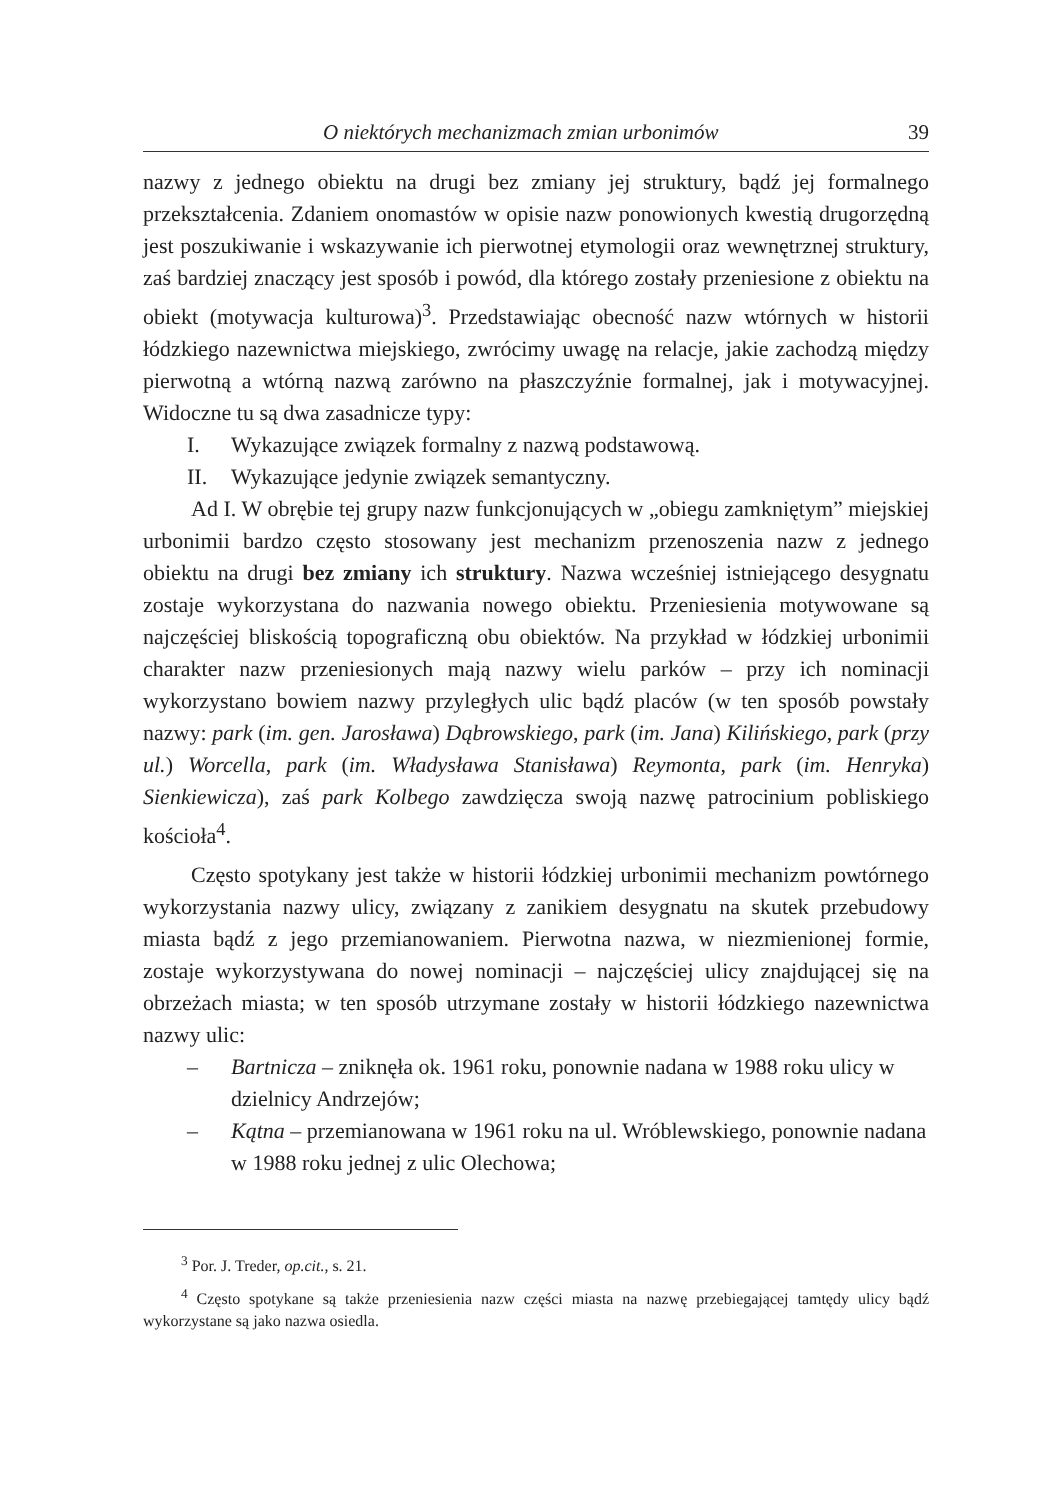O niektórych mechanizmach zmian urbonimów 39
nazwy z jednego obiektu na drugi bez zmiany jej struktury, bądź jej formalnego przekształcenia. Zdaniem onomastów w opisie nazw ponowionych kwestią drugorzędną jest poszukiwanie i wskazywanie ich pierwotnej etymologii oraz wewnętrznej struktury, zaś bardziej znaczący jest sposób i powód, dla którego zostały przeniesione z obiektu na obiekt (motywacja kulturowa)<sup>3</sup>. Przedstawiając obecność nazw wtórnych w historii łódzkiego nazewnictwa miejskiego, zwrócimy uwagę na relacje, jakie zachodzą między pierwotną a wtórną nazwą zarówno na płaszczyźnie formalnej, jak i motywacyjnej. Widoczne tu są dwa zasadnicze typy:
I. Wykazujące związek formalny z nazwą podstawową.
II. Wykazujące jedynie związek semantyczny.
Ad I. W obrębie tej grupy nazw funkcjonujących w „obiegu zamkniętym” miejskiej urbonimii bardzo często stosowany jest mechanizm przenoszenia nazw z jednego obiektu na drugi bez zmiany ich struktury. Nazwa wcześniej istniejącego desygnatu zostaje wykorzystana do nazwania nowego obiektu. Przeniesienia motywowane są najczęściej bliskością topograficzną obu obiektów. Na przykład w łódzkiej urbonimii charakter nazw przeniesionych mają nazwy wielu parków – przy ich nominacji wykorzystano bowiem nazwy przyległych ulic bądź placów (w ten sposób powstały nazwy: park (im. gen. Jarosława) Dąbrowskiego, park (im. Jana) Kilińskiego, park (przy ul.) Worcella, park (im. Władysława Stanisława) Reymonta, park (im. Henryka) Sienkiewicza), zaś park Kolbego zawdzięcza swoją nazwę patrocinium pobliskiego kościoła<sup>4</sup>.
Często spotykany jest także w historii łódzkiej urbonimii mechanizm powtórnego wykorzystania nazwy ulicy, związany z zanikiem desygnatu na skutek przebudowy miasta bądź z jego przemianowaniem. Pierwotna nazwa, w niezmienionej formie, zostaje wykorzystywana do nowej nominacji – najczęściej ulicy znajdującej się na obrzeżach miasta; w ten sposób utrzymane zostały w historii łódzkiego nazewnictwa nazwy ulic:
– Bartnicza – zniknęła ok. 1961 roku, ponownie nadana w 1988 roku ulicy w dzielnicy Andrzejów;
– Kątna – przemianowana w 1961 roku na ul. Wróblewskiego, ponownie nadana w 1988 roku jednej z ulic Olechowa;
<sup>3</sup> Por. J. Treder, op.cit., s. 21.
<sup>4</sup> Często spotykane są także przeniesienia nazw części miasta na nazwę przebiegającej tamtędy ulicy bądź wykorzystane są jako nazwa osiedla.